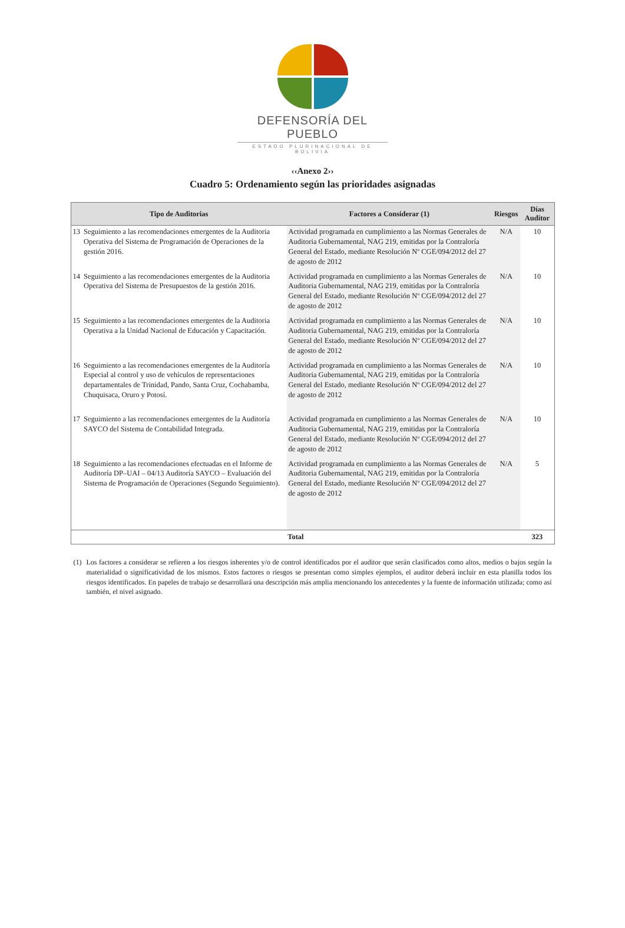DEFENSORÍA DEL PUEBLO
ESTADO PLURINACIONAL DE BOLIVIA
‹‹Anexo 2››
Cuadro 5: Ordenamiento según las prioridades asignadas
| Tipo de Auditorias | | Factores a Considerar (1) | Riesgos | Días Auditor |
| --- | --- | --- | --- | --- |
| 13 | Seguimiento a las recomendaciones emergentes de la Auditoria Operativa del Sistema de Programación de Operaciones de la gestión 2016. | Actividad programada en cumplimiento a las Normas Generales de Auditoria Gubernamental, NAG 219, emitidas por la Contraloría General del Estado, mediante Resolución Nº CGE/094/2012 del 27 de agosto de 2012 | N/A | 10 |
| 14 | Seguimiento a las recomendaciones emergentes de la Auditoria Operativa del Sistema de Presupuestos de la gestión 2016. | Actividad programada en cumplimiento a las Normas Generales de Auditoria Gubernamental, NAG 219, emitidas por la Contraloría General del Estado, mediante Resolución Nº CGE/094/2012 del 27 de agosto de 2012 | N/A | 10 |
| 15 | Seguimiento a las recomendaciones emergentes de la Auditoria Operativa a la Unidad Nacional de Educación y Capacitación. | Actividad programada en cumplimiento a las Normas Generales de Auditoria Gubernamental, NAG 219, emitidas por la Contraloría General del Estado, mediante Resolución Nº CGE/094/2012 del 27 de agosto de 2012 | N/A | 10 |
| 16 | Seguimiento a las recomendaciones emergentes de la Auditoría Especial al control y uso de vehículos de representaciones departamentales de Trinidad, Pando, Santa Cruz, Cochabamba, Chuquisaca, Oruro y Potosí. | Actividad programada en cumplimiento a las Normas Generales de Auditoria Gubernamental, NAG 219, emitidas por la Contraloría General del Estado, mediante Resolución Nº CGE/094/2012 del 27 de agosto de 2012 | N/A | 10 |
| 17 | Seguimiento a las recomendaciones emergentes de la Auditoría SAYCO del Sistema de Contabilidad Integrada. | Actividad programada en cumplimiento a las Normas Generales de Auditoria Gubernamental, NAG 219, emitidas por la Contraloría General del Estado, mediante Resolución Nº CGE/094/2012 del 27 de agosto de 2012 | N/A | 10 |
| 18 | Seguimiento a las recomendaciones efectuadas en el Informe de Auditoría DP–UAI – 04/13 Auditoría SAYCO – Evaluación del Sistema de Programación de Operaciones (Segundo Seguimiento). | Actividad programada en cumplimiento a las Normas Generales de Auditoria Gubernamental, NAG 219, emitidas por la Contraloría General del Estado, mediante Resolución Nº CGE/094/2012 del 27 de agosto de 2012 | N/A | 5 |
| Total | | | | 323 |
(1) Los factores a considerar se refieren a los riesgos inherentes y/o de control identificados por el auditor que serán clasificados como altos, medios o bajos según la materialidad o significatividad de los mismos. Estos factores o riesgos se presentan como simples ejemplos, el auditor deberá incluir en esta planilla todos los riesgos identificados. En papeles de trabajo se desarrollará una descripción más amplia mencionando los antecedentes y la fuente de información utilizada; como así también, el nivel asignado.